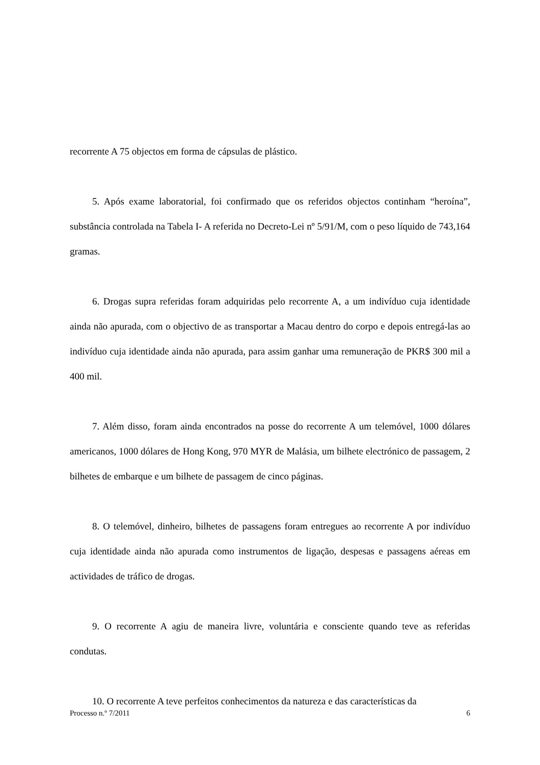recorrente A 75 objectos em forma de cápsulas de plástico.
5. Após exame laboratorial, foi confirmado que os referidos objectos continham “heroína”, substância controlada na Tabela I- A referida no Decreto-Lei nº 5/91/M, com o peso líquido de 743,164 gramas.
6. Drogas supra referidas foram adquiridas pelo recorrente A, a um indivíduo cuja identidade ainda não apurada, com o objectivo de as transportar a Macau dentro do corpo e depois entregá-las ao indivíduo cuja identidade ainda não apurada, para assim ganhar uma remuneração de PKR$ 300 mil a 400 mil.
7. Além disso, foram ainda encontrados na posse do recorrente A um telemóvel, 1000 dólares americanos, 1000 dólares de Hong Kong, 970 MYR de Malásia, um bilhete electrónico de passagem, 2 bilhetes de embarque e um bilhete de passagem de cinco páginas.
8. O telemóvel, dinheiro, bilhetes de passagens foram entregues ao recorrente A por indivíduo cuja identidade ainda não apurada como instrumentos de ligação, despesas e passagens aéreas em actividades de tráfico de drogas.
9. O recorrente A agiu de maneira livre, voluntária e consciente quando teve as referidas condutas.
10. O recorrente A teve perfeitos conhecimentos da natureza e das características da
Processo n.º 7/2011 6